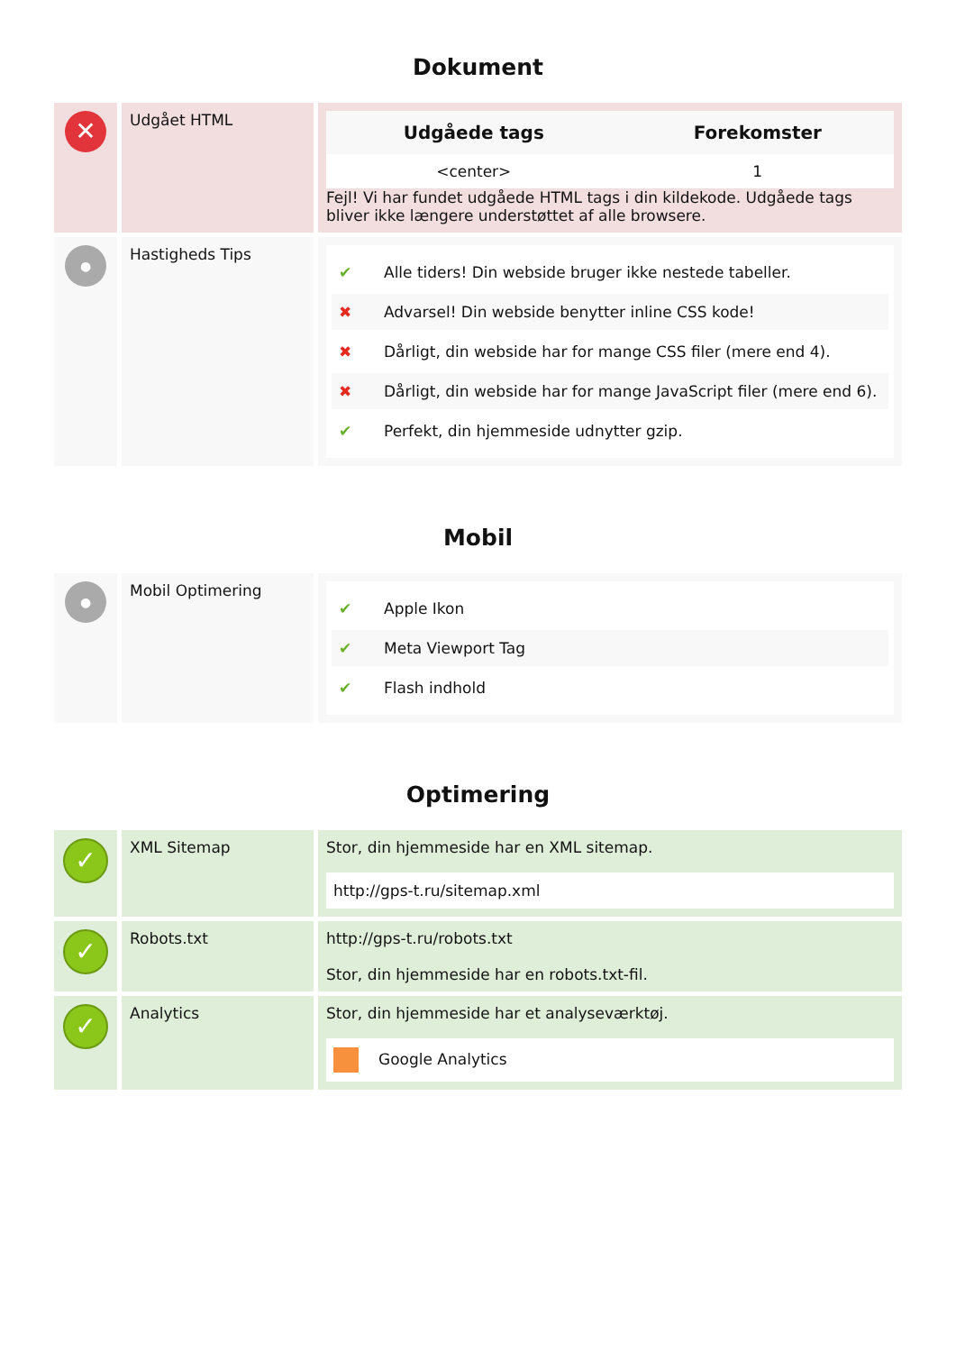Dokument
| ✕ | Udgået HTML | / Udgåede tags / Forekomster / / --- / --- / / <center> / 1 / Fejl! Vi har fundet udgåede HTML tags i din kildekode. Udgåede tags bliver ikke længere understøttet af alle browsere. |
| ● | Hastigheds Tips | ✔ Alle tiders! Din webside bruger ikke nestede tabeller. ✖ Advarsel! Din webside benytter inline CSS kode! ✖ Dårligt, din webside har for mange CSS filer (mere end 4). ✖ Dårligt, din webside har for mange JavaScript filer (mere end 6). ✔ Perfekt, din hjemmeside udnytter gzip. |
Mobil
| ● | Mobil Optimering | ✔ Apple Ikon ✔ Meta Viewport Tag ✔ Flash indhold |
Optimering
| ✓ | XML Sitemap | Stor, din hjemmeside har en XML sitemap. http://gps-t.ru/sitemap.xml |
| ✓ | Robots.txt | http://gps-t.ru/robots.txt Stor, din hjemmeside har en robots.txt-fil. |
| ✓ | Analytics | Stor, din hjemmeside har et analyseværktøj. Google Analytics |